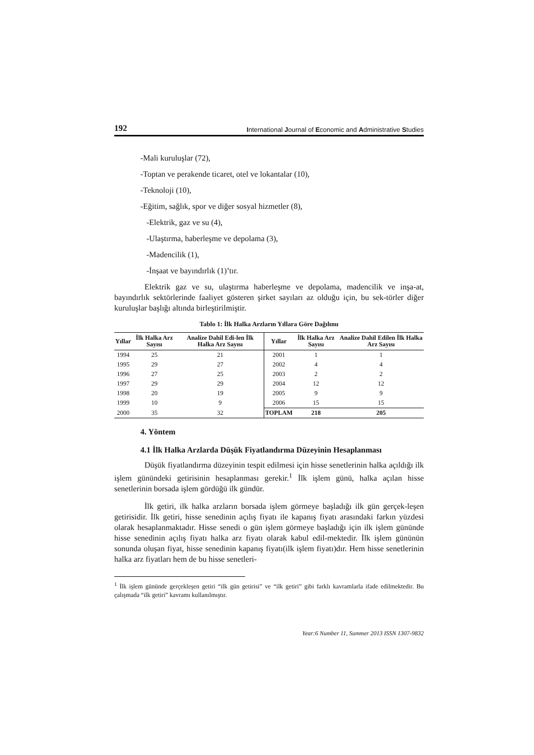192 International Journal of Economic and Administrative Studies
-Mali kuruluşlar (72),
-Toptan ve perakende ticaret, otel ve lokantalar (10),
-Teknoloji (10),
-Eğitim, sağlık, spor ve diğer sosyal hizmetler (8),
-Elektrik, gaz ve su (4),
-Ulaştırma, haberleşme ve depolama (3),
-Madencilik (1),
-İnşaat ve bayındırlık (1)’tır.
Elektrik gaz ve su, ulaştırma haberleşme ve depolama, madencilik ve inşa-at, bayındırlık sektörlerinde faaliyet gösteren şirket sayıları az olduğu için, bu sek-törler diğer kuruluşlar başlığı altında birleştirilmiştir.
Tablo 1: İlk Halka Arzların Yıllara Göre Dağılımı
| Yıllar | İlk Halka Arz Sayısı | Analize Dahil Edi-len İlk Halka Arz Sayısı | Yıllar | İlk Halka Arz Sayısı | Analize Dahil Edilen İlk Halka Arz Sayısı |
| --- | --- | --- | --- | --- | --- |
| 1994 | 25 | 21 | 2001 | 1 | 1 |
| 1995 | 29 | 27 | 2002 | 4 | 4 |
| 1996 | 27 | 25 | 2003 | 2 | 2 |
| 1997 | 29 | 29 | 2004 | 12 | 12 |
| 1998 | 20 | 19 | 2005 | 9 | 9 |
| 1999 | 10 | 9 | 2006 | 15 | 15 |
| 2000 | 35 | 32 | TOPLAM | 218 | 205 |
4. Yöntem
4.1 İlk Halka Arzlarda Düşük Fiyatlandırma Düzeyinin Hesaplanması
Düşük fiyatlandırma düzeyinin tespit edilmesi için hisse senetlerinin halka açıldığı ilk işlem günündeki getirisinin hesaplanması gerekir.<sup>1</sup> İlk işlem günü, halka açılan hisse senetlerinin borsada işlem gördüğü ilk gündür.
İlk getiri, ilk halka arzların borsada işlem görmeye başladığı ilk gün gerçek-leşen getirisidir. İlk getiri, hisse senedinin açılış fiyatı ile kapanış fiyatı arasındaki farkın yüzdesi olarak hesaplanmaktadır. Hisse senedi o gün işlem görmeye başladığı için ilk işlem gününde hisse senedinin açılış fiyatı halka arz fiyatı olarak kabul edil-mektedir. İlk işlem gününün sonunda oluşan fiyat, hisse senedinin kapanış fiyatı(ilk işlem fiyatı)dır. Hem hisse senetlerinin halka arz fiyatları hem de bu hisse senetleri-
<sup>1</sup> İlk işlem gününde gerçekleşen getiri “ilk gün getirisi” ve “ilk getiri” gibi farklı kavramlarla ifade edilmektedir. Bu çalışmada “ilk getiri” kavramı kullanılmıştır.
Year:6 Number 11, Summer 2013 ISSN 1307-9832